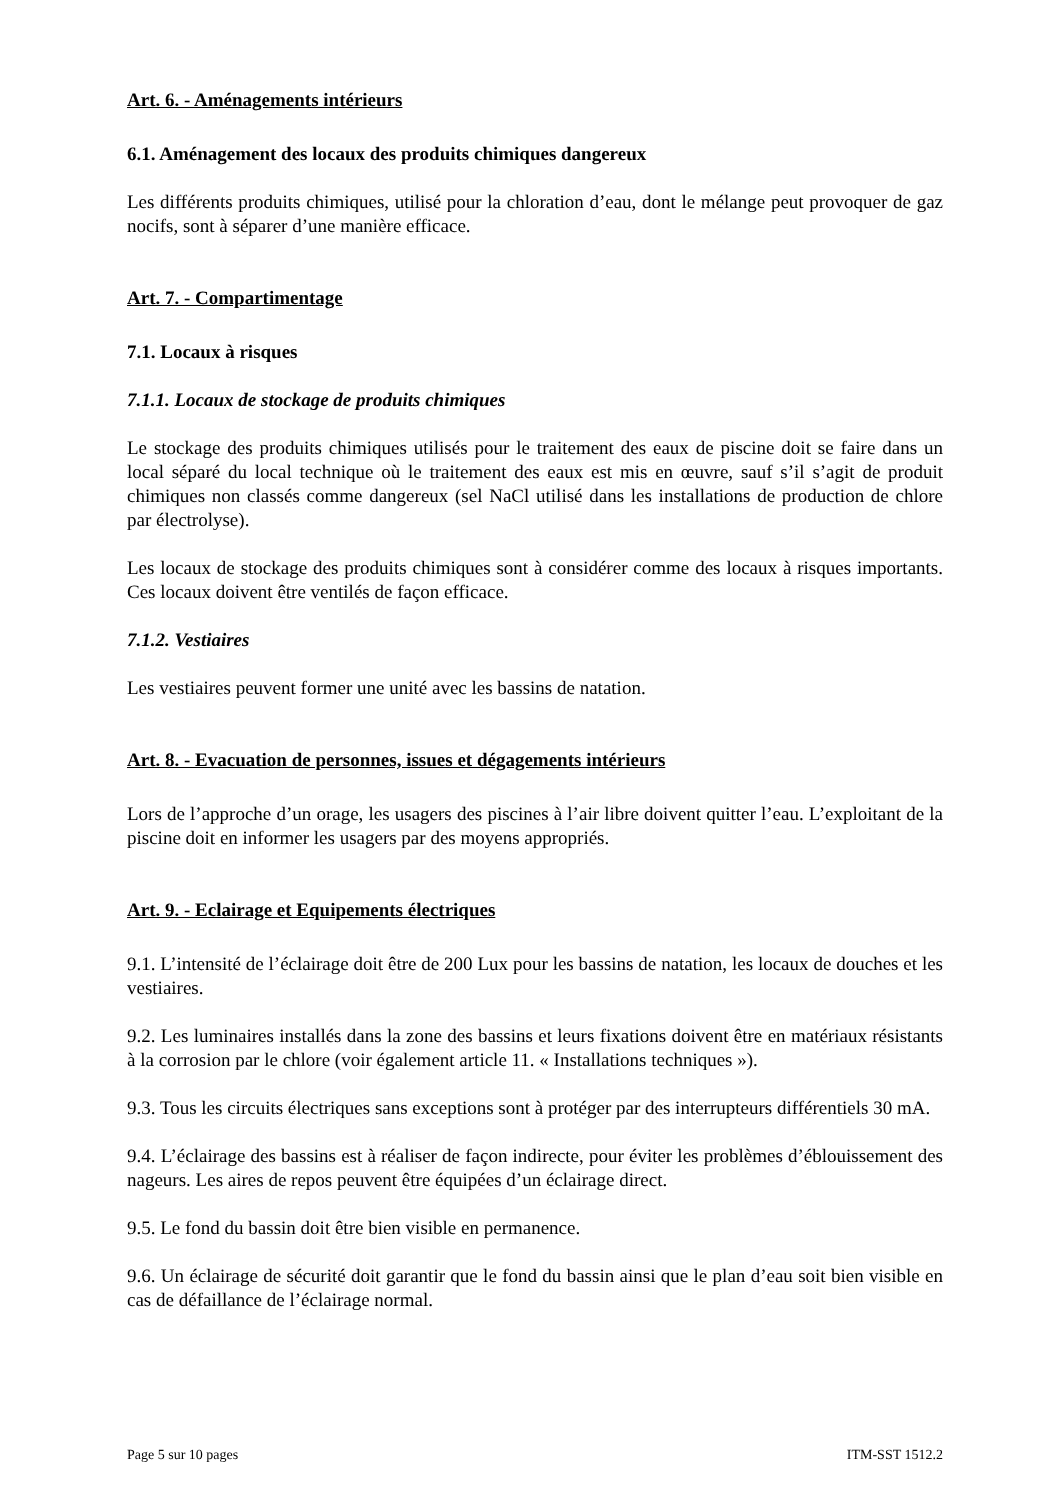Art. 6. - Aménagements intérieurs
6.1. Aménagement des locaux des produits chimiques dangereux
Les différents produits chimiques, utilisé pour la chloration d’eau, dont le mélange peut provoquer de gaz nocifs, sont à séparer d’une manière efficace.
Art. 7. - Compartimentage
7.1. Locaux à risques
7.1.1. Locaux de stockage de produits chimiques
Le stockage des produits chimiques utilisés pour le traitement des eaux de piscine doit se faire dans un local séparé du local technique où le traitement des eaux est mis en œuvre, sauf s’il s’agit de produit chimiques non classés comme dangereux (sel NaCl utilisé dans les installations de production de chlore par électrolyse).
Les locaux de stockage des produits chimiques sont à considérer comme des locaux à risques importants. Ces locaux doivent être ventilés de façon efficace.
7.1.2. Vestiaires
Les vestiaires peuvent former une unité avec les bassins de natation.
Art. 8. - Evacuation de personnes, issues et dégagements intérieurs
Lors de l’approche d’un orage, les usagers des piscines à l’air libre doivent quitter l’eau. L’exploitant de la piscine doit en informer les usagers par des moyens appropriés.
Art. 9. - Eclairage et Equipements électriques
9.1. L’intensité de l’éclairage doit être de 200 Lux pour les bassins de natation, les locaux de douches et les vestiaires.
9.2. Les luminaires installés dans la zone des bassins et leurs fixations doivent être en matériaux résistants à la corrosion par le chlore (voir également article 11. « Installations techniques »).
9.3. Tous les circuits électriques sans exceptions sont à protéger par des interrupteurs différentiels 30 mA.
9.4. L’éclairage des bassins est à réaliser de façon indirecte, pour éviter les problèmes d’éblouissement des nageurs. Les aires de repos peuvent être équipées d’un éclairage direct.
9.5. Le fond du bassin doit être bien visible en permanence.
9.6. Un éclairage de sécurité doit garantir que le fond du bassin ainsi que le plan d’eau soit bien visible en cas de défaillance de l’éclairage normal.
Page 5 sur 10 pages ITM-SST 1512.2